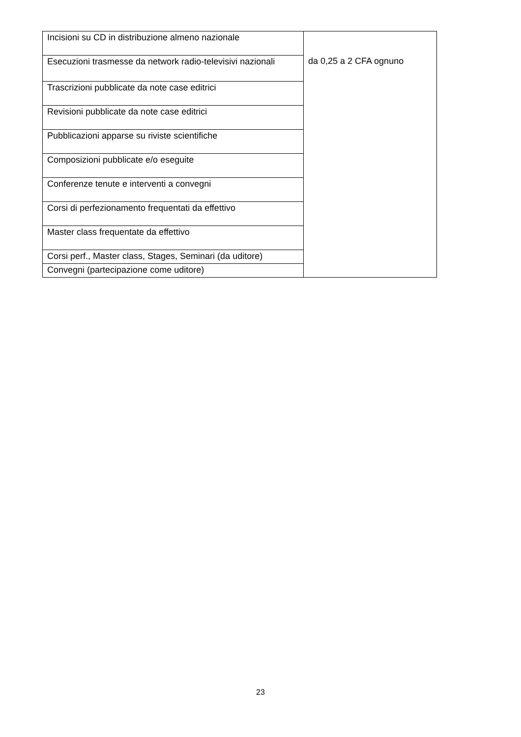| Incisioni su CD in distribuzione almeno nazionale | da 0,25 a 2 CFA ognuno |
| Esecuzioni trasmesse da network radio-televisivi nazionali | |
| Trascrizioni pubblicate da note case editrici | |
| Revisioni pubblicate da note case editrici | |
| Pubblicazioni apparse su riviste scientifiche | |
| Composizioni pubblicate e/o eseguite | |
| Conferenze tenute e interventi a convegni | |
| Corsi di perfezionamento frequentati da effettivo | |
| Master class frequentate da effettivo | |
| Corsi perf., Master class, Stages, Seminari (da uditore) | |
| Convegni (partecipazione come uditore) | |
23